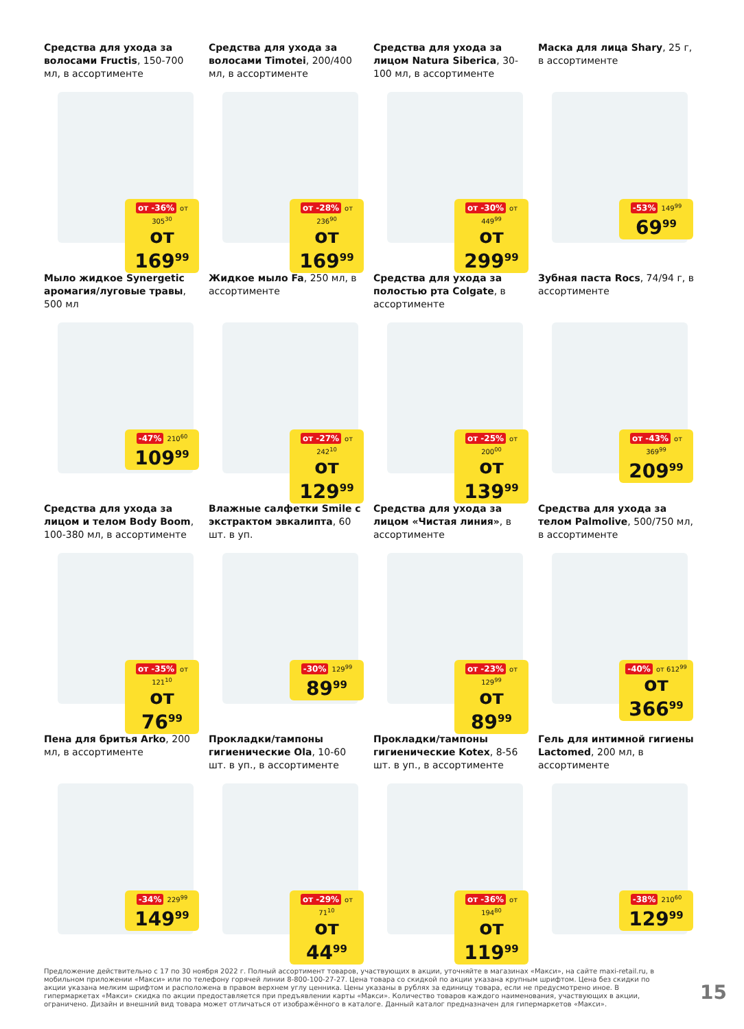Средства для ухода за волосами Fructis, 150-700 мл, в ассортименте
от -36% от 305<sup>30</sup>
от 169<sup>99</sup>
Средства для ухода за волосами Timotei, 200/400 мл, в ассортименте
от -28% от 236<sup>90</sup>
от 169<sup>99</sup>
Средства для ухода за лицом Natura Siberica, 30-100 мл, в ассортименте
от -30% от 449<sup>99</sup>
от 299<sup>99</sup>
Маска для лица Shary, 25 г, в ассортименте
-53% 149<sup>99</sup>
69<sup>99</sup>
Мыло жидкое Synergetic аромагия/луговые травы, 500 мл
-47% 210<sup>60</sup>
109<sup>99</sup>
Жидкое мыло Fa, 250 мл, в ассортименте
от -27% от 242<sup>10</sup>
от 129<sup>99</sup>
Средства для ухода за полостью рта Colgate, в ассортименте
от -25% от 200<sup>00</sup>
от 139<sup>99</sup>
Зубная паста Rocs, 74/94 г, в ассортименте
от -43% от 369<sup>99</sup>
209<sup>99</sup>
Средства для ухода за лицом и телом Body Boom, 100-380 мл, в ассортименте
от -35% от 121<sup>10</sup>
от 76<sup>99</sup>
Влажные салфетки Smile с экстрактом эвкалипта, 60 шт. в уп.
-30% 129<sup>99</sup>
89<sup>99</sup>
Средства для ухода за лицом «Чистая линия», в ассортименте
от -23% от 129<sup>99</sup>
от 89<sup>99</sup>
Средства для ухода за телом Palmolive, 500/750 мл, в ассортименте
-40% от 612<sup>99</sup>
от 366<sup>99</sup>
Пена для бритья Arko, 200 мл, в ассортименте
-34% 229<sup>99</sup>
149<sup>99</sup>
Прокладки/тампоны гигиенические Ola, 10-60 шт. в уп., в ассортименте
от -29% от 71<sup>10</sup>
от 44<sup>99</sup>
Прокладки/тампоны гигиенические Kotex, 8-56 шт. в уп., в ассортименте
от -36% от 194<sup>80</sup>
от 119<sup>99</sup>
Гель для интимной гигиены Lactomed, 200 мл, в ассортименте
-38% 210<sup>60</sup>
129<sup>99</sup>
Предложение действительно с 17 по 30 ноября 2022 г. Полный ассортимент товаров, участвующих в акции, уточняйте в магазинах «Макси», на сайте maxi-retail.ru, в мобильном приложении «Макси» или по телефону горячей линии 8-800-100-27-27. Цена товара со скидкой по акции указана крупным шрифтом. Цена без скидки по акции указана мелким шрифтом и расположена в правом верхнем углу ценника. Цены указаны в рублях за единицу товара, если не предусмотрено иное. В гипермаркетах «Макси» скидка по акции предоставляется при предъявлении карты «Макси». Количество товаров каждого наименования, участвующих в акции, ограничено. Дизайн и внешний вид товара может отличаться от изображённого в каталоге. Данный каталог предназначен для гипермаркетов «Макси».
15